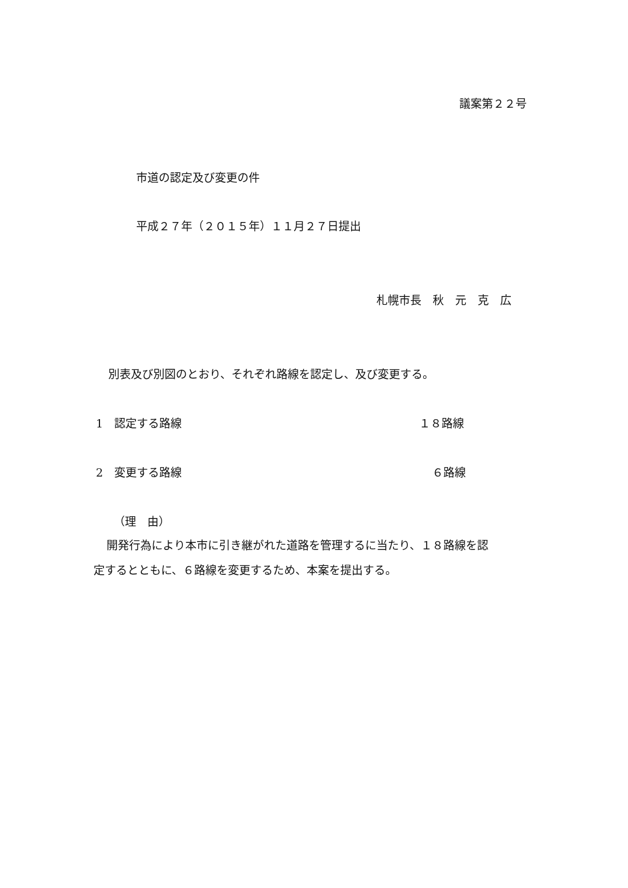議案第２２号
市道の認定及び変更の件
平成２７年（２０１５年）１１月２７日提出
札幌市長　秋　元　克　広
別表及び別図のとおり、それぞれ路線を認定し、及び変更する。
1　認定する路線
１８路線
2　変更する路線
６路線
（理　由）
開発行為により本市に引き継がれた道路を管理するに当たり、１８路線を認
定するとともに、６路線を変更するため、本案を提出する。